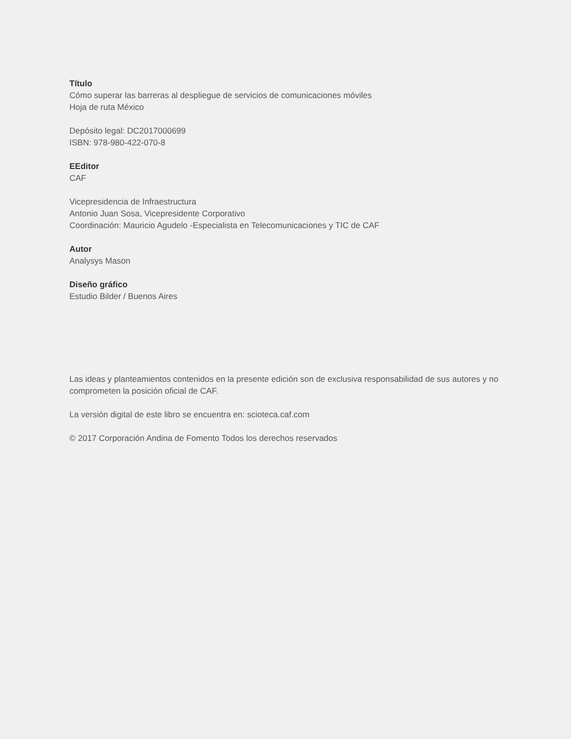Título
Cómo superar las barreras al despliegue de servicios de comunicaciones móviles
Hoja de ruta México
Depósito legal: DC2017000699
ISBN: 978-980-422-070-8
EEditor
CAF
Vicepresidencia de Infraestructura
Antonio Juan Sosa, Vicepresidente Corporativo
Coordinación: Mauricio Agudelo -Especialista en Telecomunicaciones y TIC de CAF
Autor
Analysys Mason
Diseño gráfico
Estudio Bilder / Buenos Aires
Las ideas y planteamientos contenidos en la presente edición son de exclusiva responsabilidad de sus autores y no comprometen la posición oficial de CAF.
La versión digital de este libro se encuentra en: scioteca.caf.com
© 2017 Corporación Andina de Fomento Todos los derechos reservados